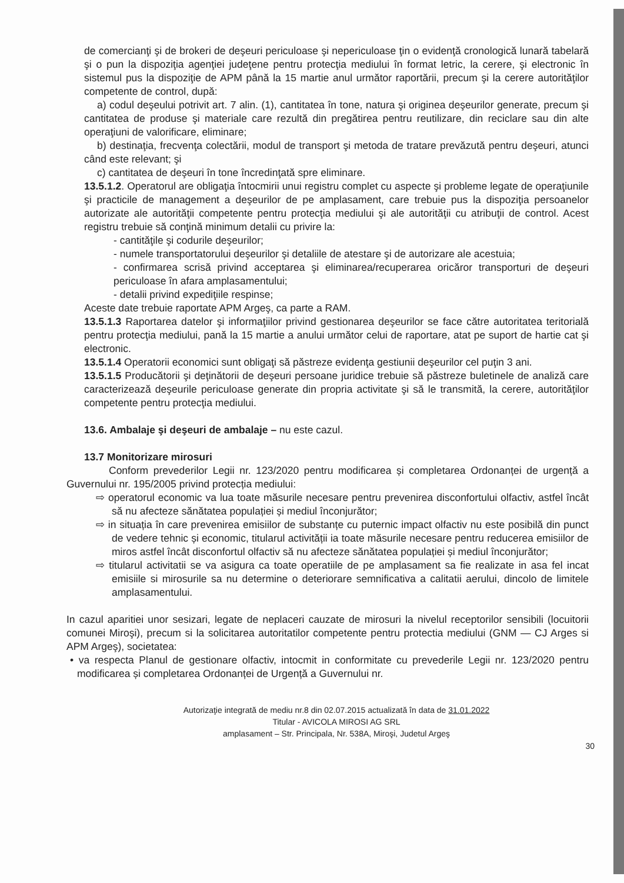de comercianţi şi de brokeri de deşeuri periculoase şi nepericuloase ţin o evidenţă cronologică lunară tabelară şi o pun la dispoziţia agenţiei judeţene pentru protecţia mediului în format letric, la cerere, şi electronic în sistemul pus la dispoziţie de APM până la 15 martie anul următor raportării, precum şi la cerere autorităţilor competente de control, după:
a) codul deşeului potrivit art. 7 alin. (1), cantitatea în tone, natura şi originea deşeurilor generate, precum şi cantitatea de produse şi materiale care rezultă din pregătirea pentru reutilizare, din reciclare sau din alte operaţiuni de valorificare, eliminare;
b) destinaţia, frecvenţa colectării, modul de transport şi metoda de tratare prevăzută pentru deşeuri, atunci când este relevant; şi
c) cantitatea de deşeuri în tone încredinţată spre eliminare.
13.5.1.2. Operatorul are obligaţia întocmirii unui registru complet cu aspecte şi probleme legate de operaţiunile şi practicile de management a deşeurilor de pe amplasament, care trebuie pus la dispoziţia persoanelor autorizate ale autorităţii competente pentru protecţia mediului şi ale autorităţii cu atribuţii de control. Acest registru trebuie să conţină minimum detalii cu privire la:
- cantităţile şi codurile deşeurilor;
- numele transportatorului deşeurilor şi detaliile de atestare şi de autorizare ale acestuia;
- confirmarea scrisă privind acceptarea şi eliminarea/recuperarea oricăror transporturi de deşeuri periculoase în afara amplasamentului;
- detalii privind expediţiile respinse;
Aceste date trebuie raportate APM Argeş, ca parte a RAM.
13.5.1.3 Raportarea datelor şi informaţiilor privind gestionarea deşeurilor se face către autoritatea teritorială pentru protecţia mediului, pană la 15 martie a anului următor celui de raportare, atat pe suport de hartie cat şi electronic.
13.5.1.4 Operatorii economici sunt obligaţi să păstreze evidenţa gestiunii deşeurilor cel puţin 3 ani.
13.5.1.5 Producătorii şi deţinătorii de deşeuri persoane juridice trebuie să păstreze buletinele de analiză care caracterizează deşeurile periculoase generate din propria activitate şi să le transmită, la cerere, autorităţilor competente pentru protecţia mediului.
13.6. Ambalaje şi deşeuri de ambalaje – nu este cazul.
13.7 Monitorizare mirosuri
Conform prevederilor Legii nr. 123/2020 pentru modificarea și completarea Ordonanței de urgență a Guvernului nr. 195/2005 privind protecția mediului:
⇨ operatorul economic va lua toate măsurile necesare pentru prevenirea disconfortului olfactiv, astfel încât să nu afecteze sănătatea populației și mediul înconjurător;
⇨ in situația în care prevenirea emisiilor de substanțe cu puternic impact olfactiv nu este posibilă din punct de vedere tehnic și economic, titularul activității ia toate măsurile necesare pentru reducerea emisiilor de miros astfel încât disconfortul olfactiv să nu afecteze sănătatea populației și mediul înconjurător;
⇨ titularul activitatii se va asigura ca toate operatiile de pe amplasament sa fie realizate in asa fel incat emisiile si mirosurile sa nu determine o deteriorare semnificativa a calitatii aerului, dincolo de limitele amplasamentului.
In cazul aparitiei unor sesizari, legate de neplaceri cauzate de mirosuri la nivelul receptorilor sensibili (locuitorii comunei Miroşi), precum si la solicitarea autoritatilor competente pentru protectia mediului (GNM — CJ Arges si APM Argeş), societatea:
• va respecta Planul de gestionare olfactiv, intocmit in conformitate cu prevederile Legii nr. 123/2020 pentru modificarea și completarea Ordonanței de Urgență a Guvernului nr.
Autorizaţie integrată de mediu nr.8 din 02.07.2015 actualizată în data de 31.01.2022
Titular - AVICOLA MIROSI AG SRL
amplasament – Str. Principala, Nr. 538A, Miroşi, Judetul Argeş
30